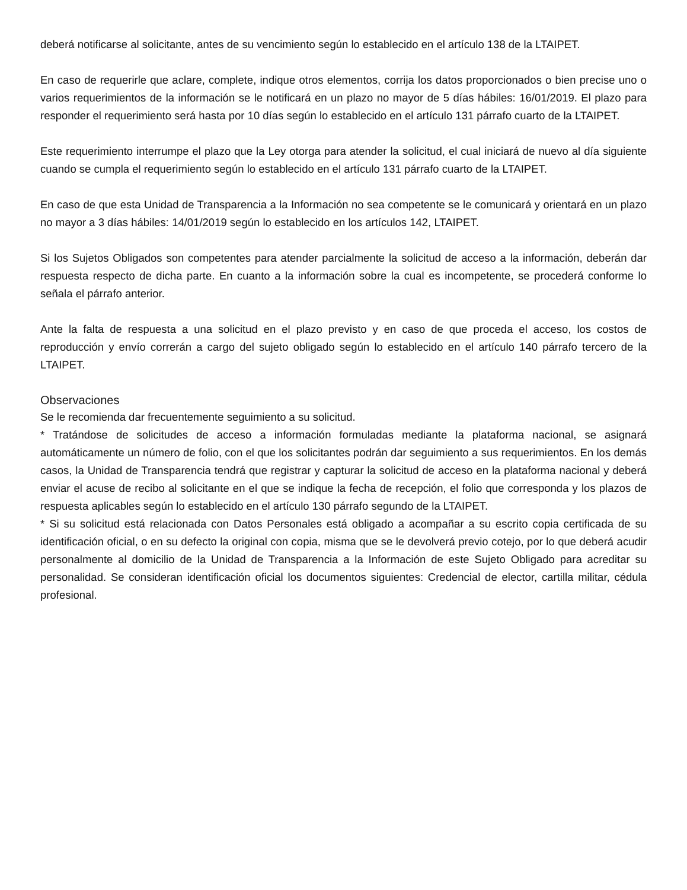deberá notificarse al solicitante, antes de su vencimiento según lo establecido en el artículo 138 de la LTAIPET.
En caso de requerirle que aclare, complete, indique otros elementos, corrija los datos proporcionados o bien precise uno o varios requerimientos de la información se le notificará en un plazo no mayor de 5 días hábiles: 16/01/2019. El plazo para responder el requerimiento será hasta por 10 días según lo establecido en el artículo 131 párrafo cuarto de la LTAIPET.
Este requerimiento interrumpe el plazo que la Ley otorga para atender la solicitud, el cual iniciará de nuevo al día siguiente cuando se cumpla el requerimiento según lo establecido en el artículo 131 párrafo cuarto de la LTAIPET.
En caso de que esta Unidad de Transparencia a la Información no sea competente se le comunicará y orientará en un plazo no mayor a 3 días hábiles: 14/01/2019 según lo establecido en los artículos 142, LTAIPET.
Si los Sujetos Obligados son competentes para atender parcialmente la solicitud de acceso a la información, deberán dar respuesta respecto de dicha parte. En cuanto a la información sobre la cual es incompetente, se procederá conforme lo señala el párrafo anterior.
Ante la falta de respuesta a una solicitud en el plazo previsto y en caso de que proceda el acceso, los costos de reproducción y envío correrán a cargo del sujeto obligado según lo establecido en el artículo 140 párrafo tercero de la LTAIPET.
Observaciones
Se le recomienda dar frecuentemente seguimiento a su solicitud.
* Tratándose de solicitudes de acceso a información formuladas mediante la plataforma nacional, se asignará automáticamente un número de folio, con el que los solicitantes podrán dar seguimiento a sus requerimientos. En los demás casos, la Unidad de Transparencia tendrá que registrar y capturar la solicitud de acceso en la plataforma nacional y deberá enviar el acuse de recibo al solicitante en el que se indique la fecha de recepción, el folio que corresponda y los plazos de respuesta aplicables según lo establecido en el artículo 130 párrafo segundo de la LTAIPET.
* Si su solicitud está relacionada con Datos Personales está obligado a acompañar a su escrito copia certificada de su identificación oficial, o en su defecto la original con copia, misma que se le devolverá previo cotejo, por lo que deberá acudir personalmente al domicilio de la Unidad de Transparencia a la Información de este Sujeto Obligado para acreditar su personalidad. Se consideran identificación oficial los documentos siguientes: Credencial de elector, cartilla militar, cédula profesional.